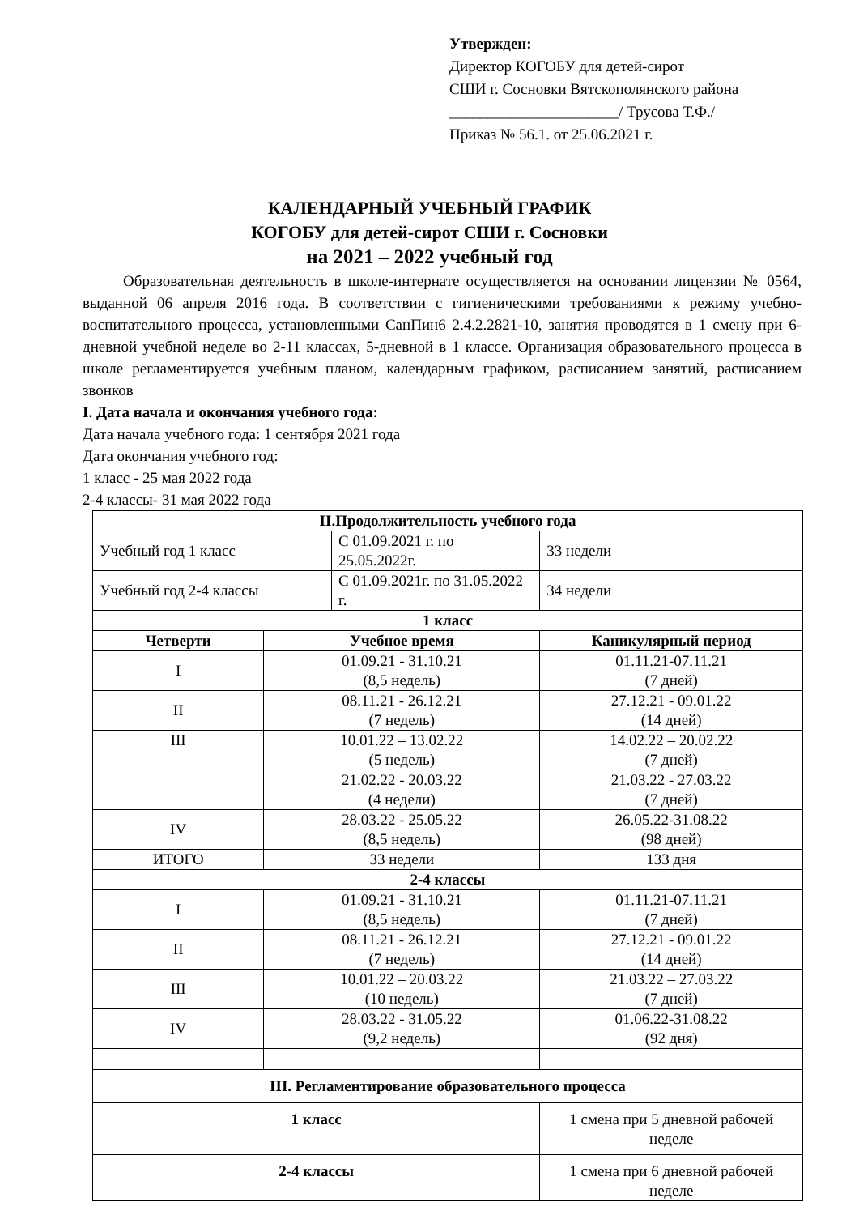Утвержден:
Директор КОГОБУ для детей-сирот
СШИ г. Сосновки Вятскополянского района
______________________/ Трусова Т.Ф./
Приказ № 56.1. от 25.06.2021 г.
КАЛЕНДАРНЫЙ УЧЕБНЫЙ ГРАФИК
КОГОБУ для детей-сирот СШИ г. Сосновки
на 2021 – 2022 учебный год
Образовательная деятельность в школе-интернате осуществляется на основании лицензии № 0564, выданной 06 апреля 2016 года. В соответствии с гигиеническими требованиями к режиму учебно-воспитательного процесса, установленными СанПин6 2.4.2.2821-10, занятия проводятся в 1 смену при 6-дневной учебной неделе во 2-11 классах, 5-дневной в 1 классе. Организация образовательного процесса в школе регламентируется учебным планом, календарным графиком, расписанием занятий, расписанием звонков
I. Дата начала и окончания учебного года:
Дата начала учебного года: 1 сентября 2021 года
Дата окончания учебного год:
1 класс - 25 мая 2022 года
2-4 классы- 31 мая 2022 года
| II.Продолжительность учебного года | | | | |
| --- | --- | --- | --- | --- |
| Учебный год 1 класс | | С 01.09.2021 г. по 25.05.2022г. | | 33 недели |
| Учебный год 2-4 классы | | С 01.09.2021г. по 31.05.2022 г. | | 34 недели |
| 1 класс | | | | |
| Четверти | Учебное время | | Каникулярный период | |
| I | 01.09.21 - 31.10.21 (8,5 недель) | | 01.11.21-07.11.21 (7 дней) | |
| II | 08.11.21 - 26.12.21 (7 недель) | | 27.12.21 - 09.01.22 (14 дней) | |
| III | 10.01.22 – 13.02.22 (5 недель) | | 14.02.22 – 20.02.22 (7 дней) | |
| | 21.02.22 - 20.03.22 (4 недели) | | 21.03.22 - 27.03.22 (7 дней) | |
| IV | 28.03.22 - 25.05.22 (8,5 недель) | | 26.05.22-31.08.22 (98 дней) | |
| ИТОГО | 33 недели | | 133 дня | |
| 2-4 классы | | | | |
| I | 01.09.21 - 31.10.21 (8,5 недель) | | 01.11.21-07.11.21 (7 дней) | |
| II | 08.11.21 - 26.12.21 (7 недель) | | 27.12.21 - 09.01.22 (14 дней) | |
| III | 10.01.22 – 20.03.22 (10 недель) | | 21.03.22 – 27.03.22 (7 дней) | |
| IV | 28.03.22 - 31.05.22 (9,2 недель) | | 01.06.22-31.08.22 (92 дня) | |
| III. Регламентирование образовательного процесса | | | | |
| 1 класс | | | 1 смена при 5 дневной рабочей неделе | |
| 2-4 классы | | | 1 смена при 6 дневной рабочей неделе | |